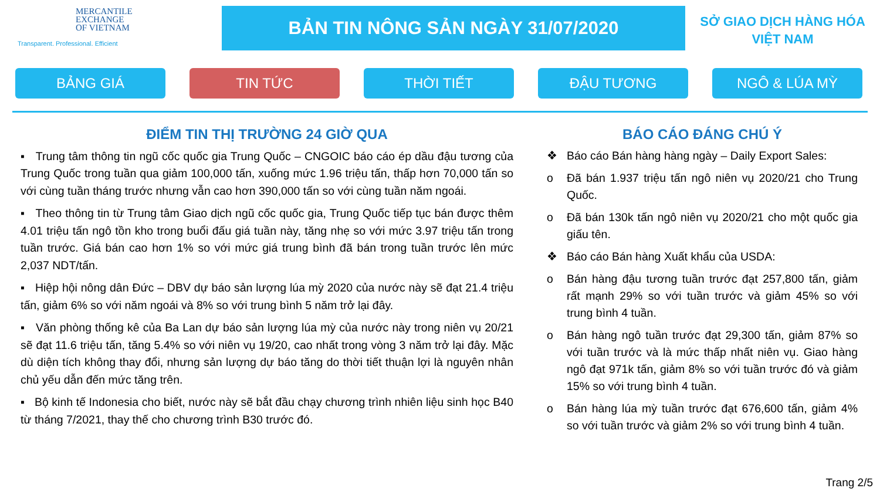MERCANTILE
EXCHANGE
OF VIETNAM
Transparent. Professional. Efficient
BẢN TIN NÔNG SẢN NGÀY 31/07/2020
SỞ GIAO DỊCH HÀNG HÓA
VIỆT NAM
BẢNG GIÁ TIN TỨC THỜI TIẾT ĐẬU TƯƠNG NGÔ & LÚA MỲ
ĐIỂM TIN THỊ TRƯỜNG 24 GIỜ QUA
▪ Trung tâm thông tin ngũ cốc quốc gia Trung Quốc – CNGOIC báo cáo ép dầu đậu tương của Trung Quốc trong tuần qua giảm 100,000 tấn, xuống mức 1.96 triệu tấn, thấp hơn 70,000 tấn so với cùng tuần tháng trước nhưng vẫn cao hơn 390,000 tấn so với cùng tuần năm ngoái.
▪ Theo thông tin từ Trung tâm Giao dịch ngũ cốc quốc gia, Trung Quốc tiếp tục bán được thêm 4.01 triệu tấn ngô tồn kho trong buổi đấu giá tuần này, tăng nhẹ so với mức 3.97 triệu tấn trong tuần trước. Giá bán cao hơn 1% so với mức giá trung bình đã bán trong tuần trước lên mức 2,037 NDT/tấn.
▪ Hiệp hội nông dân Đức – DBV dự báo sản lượng lúa mỳ 2020 của nước này sẽ đạt 21.4 triệu tấn, giảm 6% so với năm ngoái và 8% so với trung bình 5 năm trở lại đây.
▪ Văn phòng thống kê của Ba Lan dự báo sản lượng lúa mỳ của nước này trong niên vụ 20/21 sẽ đạt 11.6 triệu tấn, tăng 5.4% so với niên vụ 19/20, cao nhất trong vòng 3 năm trở lại đây. Mặc dù diện tích không thay đổi, nhưng sản lượng dự báo tăng do thời tiết thuận lợi là nguyên nhân chủ yếu dẫn đến mức tăng trên.
▪ Bộ kinh tế Indonesia cho biết, nước này sẽ bắt đầu chạy chương trình nhiên liệu sinh học B40 từ tháng 7/2021, thay thế cho chương trình B30 trước đó.
BÁO CÁO ĐÁNG CHÚ Ý
❖ Báo cáo Bán hàng hàng ngày – Daily Export Sales:
o Đã bán 1.937 triệu tấn ngô niên vụ 2020/21 cho Trung Quốc.
o Đã bán 130k tấn ngô niên vụ 2020/21 cho một quốc gia giấu tên.
❖ Báo cáo Bán hàng Xuất khẩu của USDA:
o Bán hàng đậu tương tuần trước đạt 257,800 tấn, giảm rất mạnh 29% so với tuần trước và giảm 45% so với trung bình 4 tuần.
o Bán hàng ngô tuần trước đạt 29,300 tấn, giảm 87% so với tuần trước và là mức thấp nhất niên vụ. Giao hàng ngô đạt 971k tấn, giảm 8% so với tuần trước đó và giảm 15% so với trung bình 4 tuần.
o Bán hàng lúa mỳ tuần trước đạt 676,600 tấn, giảm 4% so với tuần trước và giảm 2% so với trung bình 4 tuần.
Trang 2/5